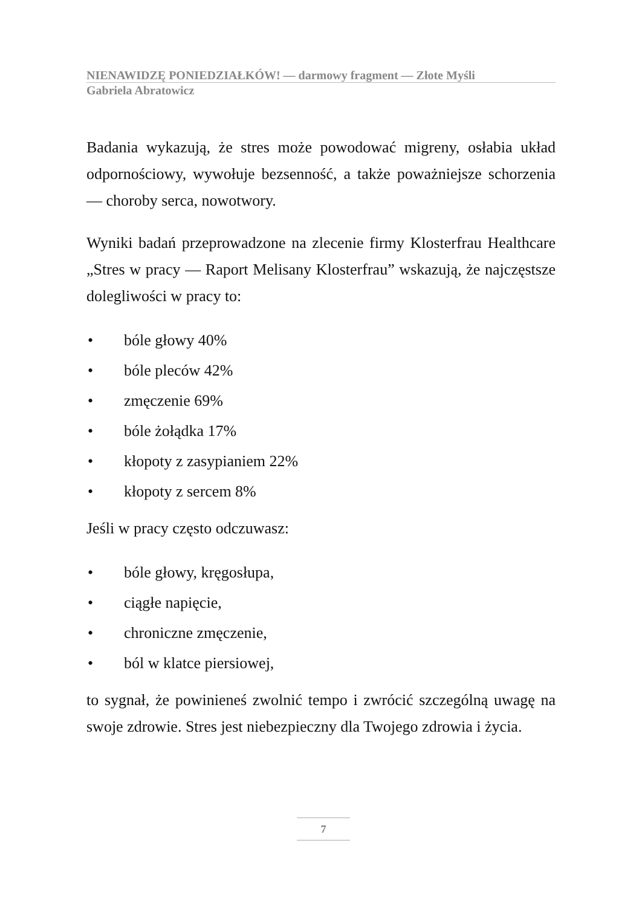NIENAWIDZĘ PONIEDZIAŁKÓW! — darmowy fragment — Złote Myśli
Gabriela Abratowicz
Badania wykazują, że stres może powodować migreny, osłabia układ odpornościowy, wywołuje bezsenność, a także poważniejsze schorzenia — choroby serca, nowotwory.
Wyniki badań przeprowadzone na zlecenie firmy Klosterfrau Healthcare „Stres w pracy — Raport Melisany Klosterfrau” wskazują, że najczęstsze dolegliwości w pracy to:
• bóle głowy 40%
• bóle pleców 42%
• zmęczenie 69%
• bóle żołądka 17%
• kłopoty z zasypianiem 22%
• kłopoty z sercem 8%
Jeśli w pracy często odczuwasz:
• bóle głowy, kręgosłupa,
• ciągłe napięcie,
• chroniczne zmęczenie,
• ból w klatce piersiowej,
to sygnał, że powinieneś zwolnić tempo i zwrócić szczególną uwagę na swoje zdrowie. Stres jest niebezpieczny dla Twojego zdrowia i życia.
7